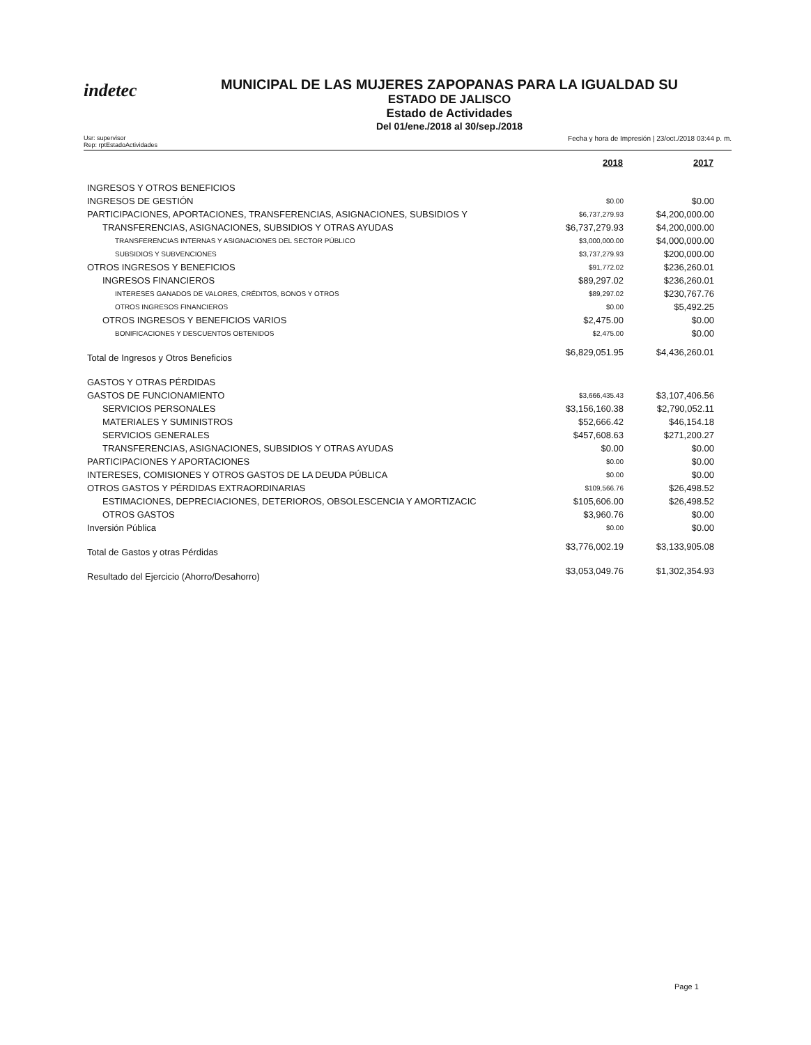indetec
MUNICIPAL DE LAS MUJERES ZAPOPANAS PARA LA IGUALDAD SU
ESTADO DE JALISCO
Estado de Actividades
Del 01/ene./2018 al 30/sep./2018
Usr: supervisor
Rep: rptEstadoActividades
Fecha y hora de Impresión | 23/oct./2018 03:44 p. m.
| | 2018 | 2017 |
| --- | --- | --- |
| INGRESOS Y OTROS BENEFICIOS | | |
| INGRESOS DE GESTIÓN | $0.00 | $0.00 |
| PARTICIPACIONES, APORTACIONES, TRANSFERENCIAS, ASIGNACIONES, SUBSIDIOS Y | $6,737,279.93 | $4,200,000.00 |
| TRANSFERENCIAS, ASIGNACIONES, SUBSIDIOS Y OTRAS AYUDAS | $6,737,279.93 | $4,200,000.00 |
| TRANSFERENCIAS INTERNAS Y ASIGNACIONES DEL SECTOR PÚBLICO | $3,000,000.00 | $4,000,000.00 |
| SUBSIDIOS Y SUBVENCIONES | $3,737,279.93 | $200,000.00 |
| OTROS INGRESOS Y BENEFICIOS | $91,772.02 | $236,260.01 |
| INGRESOS FINANCIEROS | $89,297.02 | $236,260.01 |
| INTERESES GANADOS DE VALORES, CRÉDITOS, BONOS Y OTROS | $89,297.02 | $230,767.76 |
| OTROS INGRESOS FINANCIEROS | $0.00 | $5,492.25 |
| OTROS INGRESOS Y BENEFICIOS VARIOS | $2,475.00 | $0.00 |
| BONIFICACIONES Y DESCUENTOS OBTENIDOS | $2,475.00 | $0.00 |
| Total de Ingresos y Otros Beneficios | $6,829,051.95 | $4,436,260.01 |
| GASTOS Y OTRAS PÉRDIDAS | | |
| GASTOS DE FUNCIONAMIENTO | $3,666,435.43 | $3,107,406.56 |
| SERVICIOS PERSONALES | $3,156,160.38 | $2,790,052.11 |
| MATERIALES Y SUMINISTROS | $52,666.42 | $46,154.18 |
| SERVICIOS GENERALES | $457,608.63 | $271,200.27 |
| TRANSFERENCIAS, ASIGNACIONES, SUBSIDIOS Y OTRAS AYUDAS | $0.00 | $0.00 |
| PARTICIPACIONES Y APORTACIONES | $0.00 | $0.00 |
| INTERESES, COMISIONES Y OTROS GASTOS DE LA DEUDA PÚBLICA | $0.00 | $0.00 |
| OTROS GASTOS Y PÉRDIDAS EXTRAORDINARIAS | $109,566.76 | $26,498.52 |
| ESTIMACIONES, DEPRECIACIONES, DETERIOROS, OBSOLESCENCIA Y AMORTIZACIC | $105,606.00 | $26,498.52 |
| OTROS GASTOS | $3,960.76 | $0.00 |
| Inversión Pública | $0.00 | $0.00 |
| Total de Gastos y otras Pérdidas | $3,776,002.19 | $3,133,905.08 |
| Resultado del Ejercicio (Ahorro/Desahorro) | $3,053,049.76 | $1,302,354.93 |
Page 1